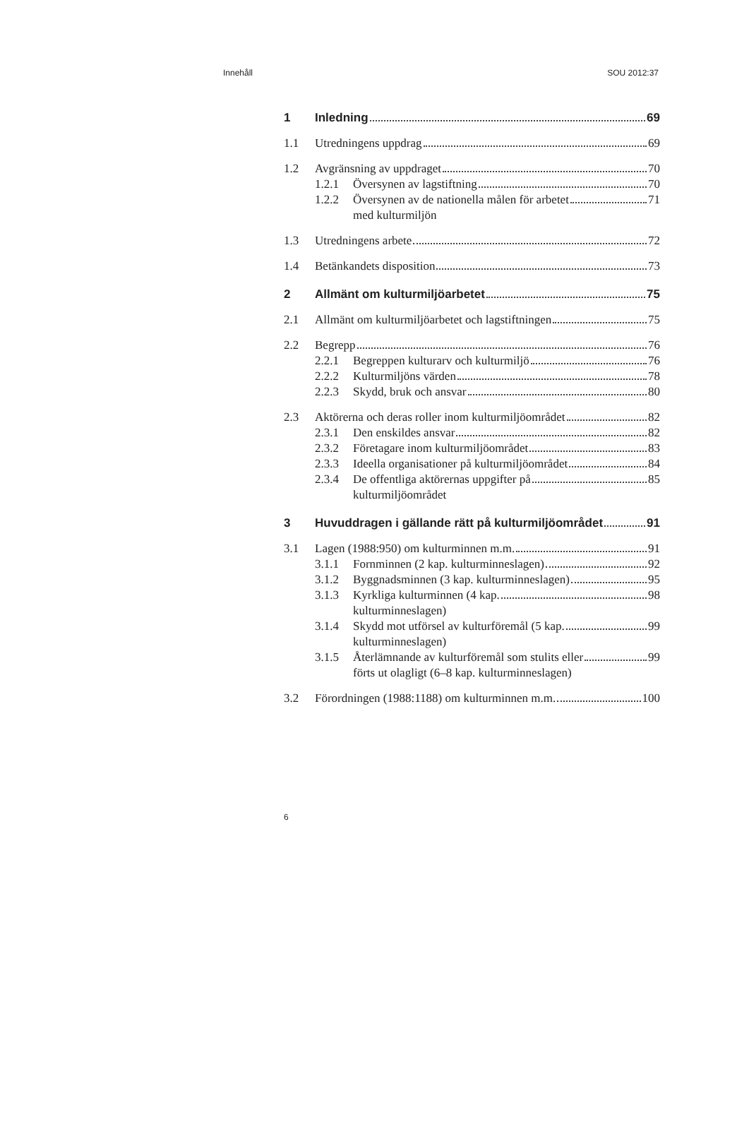Innehåll SOU 2012:37
1 Inledning 69
1.1 Utredningens uppdrag 69
1.2 Avgränsning av uppdraget 70
1.2.1 Översynen av lagstiftning 70
1.2.2 Översynen av de nationella målen för arbetet
med kulturmiljön 71
1.3 Utredningens arbete 72
1.4 Betänkandets disposition 73
2 Allmänt om kulturmiljöarbetet 75
2.1 Allmänt om kulturmiljöarbetet och lagstiftningen 75
2.2 Begrepp 76
2.2.1 Begreppen kulturarv och kulturmiljö 76
2.2.2 Kulturmiljöns värden 78
2.2.3 Skydd, bruk och ansvar 80
2.3 Aktörerna och deras roller inom kulturmiljöområdet 82
2.3.1 Den enskildes ansvar 82
2.3.2 Företagare inom kulturmiljöområdet 83
2.3.3 Ideella organisationer på kulturmiljöområdet 84
2.3.4 De offentliga aktörernas uppgifter på
kulturmiljöområdet 85
3 Huvuddragen i gällande rätt på kulturmiljöområdet 91
3.1 Lagen (1988:950) om kulturminnen m.m. 91
3.1.1 Fornminnen (2 kap. kulturminneslagen) 92
3.1.2 Byggnadsminnen (3 kap. kulturminneslagen) 95
3.1.3 Kyrkliga kulturminnen (4 kap.
kulturminneslagen) 98
3.1.4 Skydd mot utförsel av kulturföremål (5 kap.
kulturminneslagen) 99
3.1.5 Återlämnande av kulturföremål som stulits eller
förts ut olagligt (6–8 kap. kulturminneslagen) 99
3.2 Förordningen (1988:1188) om kulturminnen m.m. 100
6